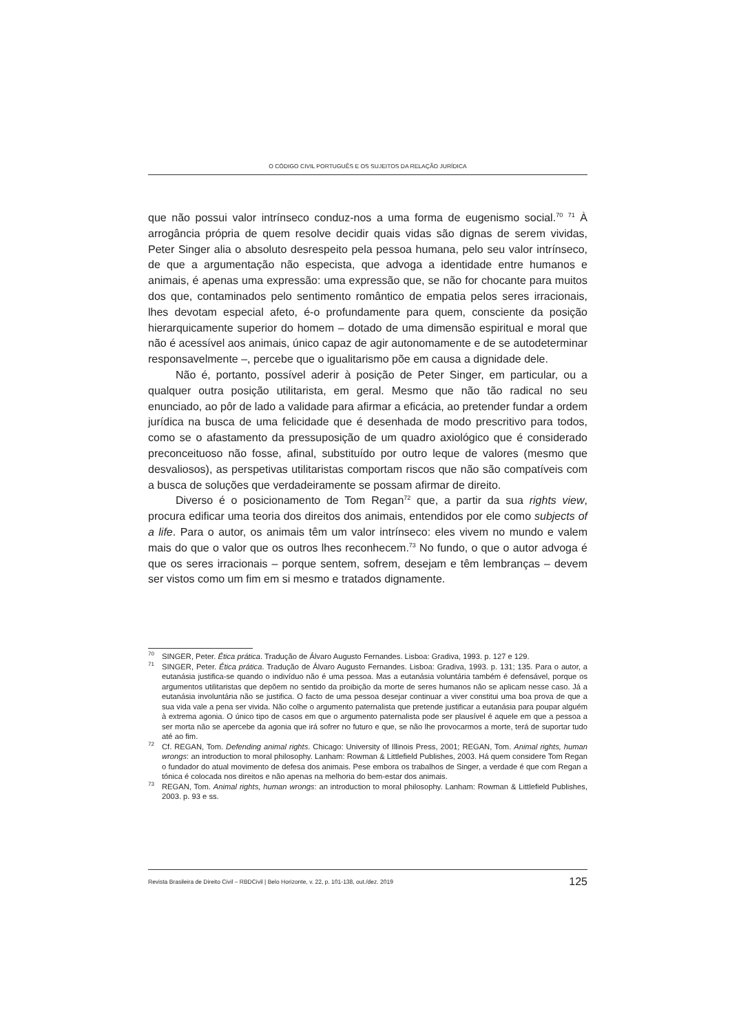O CÓDIGO CIVIL PORTUGUÊS E OS SUJEITOS DA RELAÇÃO JURÍDICA
que não possui valor intrínseco conduz-nos a uma forma de eugenismo social.<sup>70</sup> <sup>71</sup> À arrogância própria de quem resolve decidir quais vidas são dignas de serem vividas, Peter Singer alia o absoluto desrespeito pela pessoa humana, pelo seu valor intrínseco, de que a argumentação não especista, que advoga a identidade entre humanos e animais, é apenas uma expressão: uma expressão que, se não for chocante para muitos dos que, contaminados pelo sentimento romântico de empatia pelos seres irracionais, lhes devotam especial afeto, é-o profundamente para quem, consciente da posição hierarquicamente superior do homem – dotado de uma dimensão espiritual e moral que não é acessível aos animais, único capaz de agir autonomamente e de se autodeterminar responsavelmente –, percebe que o igualitarismo põe em causa a dignidade dele.
Não é, portanto, possível aderir à posição de Peter Singer, em particular, ou a qualquer outra posição utilitarista, em geral. Mesmo que não tão radical no seu enunciado, ao pôr de lado a validade para afirmar a eficácia, ao pretender fundar a ordem jurídica na busca de uma felicidade que é desenhada de modo prescritivo para todos, como se o afastamento da pressuposição de um quadro axiológico que é considerado preconceituoso não fosse, afinal, substituído por outro leque de valores (mesmo que desvaliosos), as perspetivas utilitaristas comportam riscos que não são compatíveis com a busca de soluções que verdadeiramente se possam afirmar de direito.
Diverso é o posicionamento de Tom Regan<sup>72</sup> que, a partir da sua rights view, procura edificar uma teoria dos direitos dos animais, entendidos por ele como subjects of a life. Para o autor, os animais têm um valor intrínseco: eles vivem no mundo e valem mais do que o valor que os outros lhes reconhecem.<sup>73</sup> No fundo, o que o autor advoga é que os seres irracionais – porque sentem, sofrem, desejam e têm lembranças – devem ser vistos como um fim em si mesmo e tratados dignamente.
<sup>70</sup>SINGER, Peter. Ética prática. Tradução de Álvaro Augusto Fernandes. Lisboa: Gradiva, 1993. p. 127 e 129.
<sup>71</sup>SINGER, Peter. Ética prática. Tradução de Álvaro Augusto Fernandes. Lisboa: Gradiva, 1993. p. 131; 135. Para o autor, a eutanásia justifica-se quando o indivíduo não é uma pessoa. Mas a eutanásia voluntária também é defensável, porque os argumentos utilitaristas que depõem no sentido da proibição da morte de seres humanos não se aplicam nesse caso. Já a eutanásia involuntária não se justifica. O facto de uma pessoa desejar continuar a viver constitui uma boa prova de que a sua vida vale a pena ser vivida. Não colhe o argumento paternalista que pretende justificar a eutanásia para poupar alguém à extrema agonia. O único tipo de casos em que o argumento paternalista pode ser plausível é aquele em que a pessoa a ser morta não se apercebe da agonia que irá sofrer no futuro e que, se não lhe provocarmos a morte, terá de suportar tudo até ao fim.
<sup>72</sup> Cf. REGAN, Tom. Defending animal rights. Chicago: University of Illinois Press, 2001; REGAN, Tom. Animal rights, human wrongs: an introduction to moral philosophy. Lanham: Rowman & Littlefield Publishes, 2003. Há quem considere Tom Regan o fundador do atual movimento de defesa dos animais. Pese embora os trabalhos de Singer, a verdade é que com Regan a tónica é colocada nos direitos e não apenas na melhoria do bem-estar dos animais.
<sup>73</sup> REGAN, Tom. Animal rights, human wrongs: an introduction to moral philosophy. Lanham: Rowman & Littlefield Publishes, 2003. p. 93 e ss.
Revista Brasileira de Direito Civil – RBDCivil | Belo Horizonte, v. 22, p. 101-138, out./dez. 2019 125